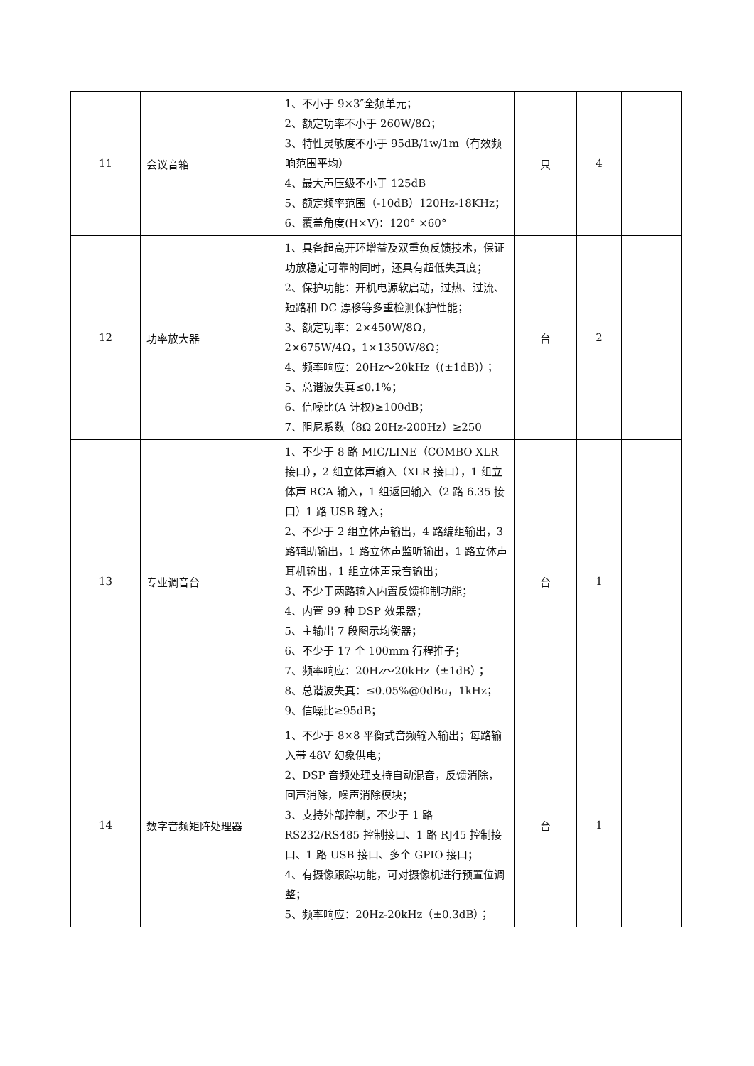| 11 | 会议音箱 | 1、不小于 9×3″全频单元； 2、额定功率不小于 260W/8Ω； 3、特性灵敏度不小于 95dB/1w/1m（有效频响范围平均） 4、最大声压级不小于 125dB 5、额定频率范围（-10dB）120Hz-18KHz； 6、覆盖角度(H×V)：120° ×60° | 只 | 4 | |
| 12 | 功率放大器 | 1、具备超高开环增益及双重负反馈技术，保证功放稳定可靠的同时，还具有超低失真度； 2、保护功能：开机电源软启动，过热、过流、短路和 DC 漂移等多重检测保护性能； 3、额定功率：2×450W/8Ω，2×675W/4Ω，1×1350W/8Ω； 4、频率响应：20Hz～20kHz（(±1dB)）； 5、总谐波失真≤0.1%； 6、信噪比(A 计权)≥100dB； 7、阻尼系数（8Ω 20Hz-200Hz）≥250 | 台 | 2 | |
| 13 | 专业调音台 | 1、不少于 8 路 MIC/LINE（COMBO XLR 接口），2 组立体声输入（XLR 接口），1 组立体声 RCA 输入，1 组返回输入（2 路 6.35 接口）1 路 USB 输入； 2、不少于 2 组立体声输出，4 路编组输出，3 路辅助输出，1 路立体声监听输出，1 路立体声耳机输出，1 组立体声录音输出； 3、不少于两路输入内置反馈抑制功能； 4、内置 99 种 DSP 效果器； 5、主输出 7 段图示均衡器； 6、不少于 17 个 100mm 行程推子； 7、频率响应：20Hz～20kHz（±1dB）； 8、总谐波失真：≤0.05%@0dBu，1kHz； 9、信噪比≥95dB； | 台 | 1 | |
| 14 | 数字音频矩阵处理器 | 1、不少于 8×8 平衡式音频输入输出；每路输入带 48V 幻象供电； 2、DSP 音频处理支持自动混音，反馈消除，回声消除，噪声消除模块； 3、支持外部控制，不少于 1 路 RS232/RS485 控制接口、1 路 RJ45 控制接口、1 路 USB 接口、多个 GPIO 接口； 4、有摄像跟踪功能，可对摄像机进行预置位调整； 5、频率响应：20Hz-20kHz（±0.3dB）； | 台 | 1 | |